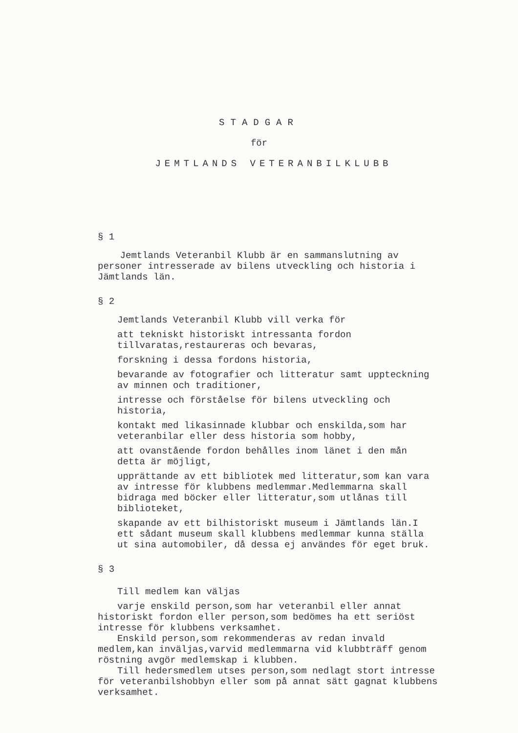STADGAR
för
JEMTLANDS VETERANBILKLUBB
§ 1
Jemtlands Veteranbil Klubb är en sammanslutning av personer intresserade av bilens utveckling och historia i Jämtlands län.
§ 2
Jemtlands Veteranbil Klubb vill verka för
att tekniskt historiskt intressanta fordon tillvaratas,restaureras och bevaras,
forskning i dessa fordons historia,
bevarande av fotografier och litteratur samt uppteckning av minnen och traditioner,
intresse och förståelse för bilens utveckling och historia,
kontakt med likasinnade klubbar och enskilda,som har veteranbilar eller dess historia som hobby,
att ovanstående fordon behålles inom länet i den mån detta är möjligt,
upprättande av ett bibliotek med litteratur,som kan vara av intresse för klubbens medlemmar.Medlemmarna skall bidraga med böcker eller litteratur,som utlånas till biblioteket,
skapande av ett bilhistoriskt museum i Jämtlands län.I ett sådant museum skall klubbens medlemmar kunna ställa ut sina automobiler, då dessa ej användes för eget bruk.
§ 3
Till medlem kan väljas
varje enskild person,som har veteranbil eller annat historiskt fordon eller person,som bedömes ha ett seriöst intresse för klubbens verksamhet.
Enskild person,som rekommenderas av redan invald medlem,kan inväljas,varvid medlemmarna vid klubbträff genom röstning avgör medlemskap i klubben.
Till hedersmedlem utses person,som nedlagt stort intresse för veteranbilshobbyn eller som på annat sätt gagnat klubbens verksamhet.